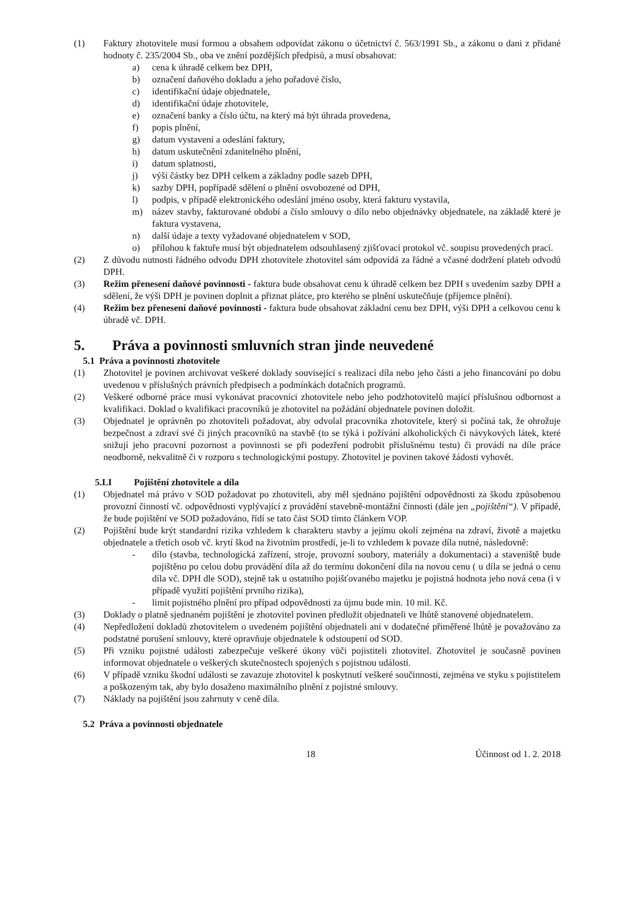(1) Faktury zhotovitele musí formou a obsahem odpovídat zákonu o účetnictví č. 563/1991 Sb., a zákonu o dani z přidané hodnoty č. 235/2004 Sb., oba ve znění pozdějších předpisů, a musí obsahovat:
a) cena k úhradě celkem bez DPH,
b) označení daňového dokladu a jeho pořadové číslo,
c) identifikační údaje objednatele,
d) identifikační údaje zhotovitele,
e) označení banky a číslo účtu, na který má být úhrada provedena,
f) popis plnění,
g) datum vystavení a odeslání faktury,
h) datum uskutečnění zdanitelného plnění,
i) datum splatnosti,
j) výši částky bez DPH celkem a základny podle sazeb DPH,
k) sazby DPH, popřípadě sdělení o plnění osvobozené od DPH,
l) podpis, v případě elektronického odeslání jméno osoby, která fakturu vystavila,
m) název stavby, fakturované období a číslo smlouvy o dílo nebo objednávky objednatele, na základě které je faktura vystavena,
n) další údaje a texty vyžadované objednatelem v SOD,
o) přílohou k faktuře musí být objednatelem odsouhlasený zjišťovací protokol vč. soupisu provedených prací.
(2) Z důvodu nutnosti řádného odvodu DPH zhotovitele zhotovitel sám odpovídá za řádné a včasné dodržení plateb odvodů DPH.
(3) Režim přenesení daňové povinnosti - faktura bude obsahovat cenu k úhradě celkem bez DPH s uvedením sazby DPH a sdělení, že výši DPH je povinen doplnit a přiznat plátce, pro kterého se plnění uskutečňuje (příjemce plnění).
(4) Režim bez přenesení daňové povinnosti - faktura bude obsahovat základní cenu bez DPH, výši DPH a celkovou cenu k úhradě vč. DPH.
5. Práva a povinnosti smluvních stran jinde neuvedené
5.1 Práva a povinnosti zhotovitele
(1) Zhotovitel je povinen archivovat veškeré doklady související s realizací díla nebo jeho části a jeho financování po dobu uvedenou v příslušných právních předpisech a podmínkách dotačních programů.
(2) Veškeré odborné práce musí vykonávat pracovníci zhotovitele nebo jeho podzhotovitelů mající příslušnou odbornost a kvalifikaci. Doklad o kvalifikaci pracovníků je zhotovitel na požádání objednatele povinen doložit.
(3) Objednatel je oprávněn po zhotoviteli požadovat, aby odvolal pracovníka zhotovitele, který si počíná tak, že ohrožuje bezpečnost a zdraví své či jiných pracovníků na stavbě (to se týká i požívání alkoholických či návykových látek, které snižují jeho pracovní pozornost a povinnosti se při podezření podrobit příslušnému testu) či provádí na díle práce neodborně, nekvalitně či v rozporu s technologickými postupy. Zhotovitel je povinen takové žádosti vyhovět.
5.LI Pojištění zhotovitele a díla
(1) Objednatel má právo v SOD požadovat po zhotoviteli, aby měl sjednáno pojištění odpovědnosti za škodu způsobenou provozní činností vč. odpovědnosti vyplývající z provádění stavebně-montážní činnosti (dále jen „pojištění“). V případě, že bude pojištění ve SOD požadováno, řídí se tato část SOD tímto článkem VOP.
(2) Pojištění bude krýt standardní rizika vzhledem k charakteru stavby a jejímu okolí zejména na zdraví, životě a majetku objednatele a třetích osob vč. krytí škod na životním prostředí, je-li to vzhledem k povaze díla nutné, následovně:
- dílo (stavba, technologická zařízení, stroje, provozní soubory, materiály a dokumentaci) a staveniště bude pojištěno po celou dobu provádění díla až do termínu dokončení díla na novou cenu ( u díla se jedná o cenu díla vč. DPH dle SOD), stejně tak u ostatního pojišťovaného majetku je pojistná hodnota jeho nová cena (i v případě využití pojištění prvního rizika),
- limit pojistného plnění pro případ odpovědnosti za újmu bude min. 10 mil. Kč.
(3) Doklady o platně sjednaném pojištění je zhotovitel povinen předložit objednateli ve lhůtě stanovené objednatelem.
(4) Nepředložení dokladů zhotovitelem o uvedeném pojištění objednateli ani v dodatečné přiměřené lhůtě je považováno za podstatné porušení smlouvy, které opravňuje objednatele k odstoupení od SOD.
(5) Při vzniku pojistné události zabezpečuje veškeré úkony vůči pojistiteli zhotovitel. Zhotovitel je současně povinen informovat objednatele o veškerých skutečnostech spojených s pojistnou událostí.
(6) V případě vzniku škodní události se zavazuje zhotovitel k poskytnutí veškeré součinnosti, zejména ve styku s pojistitelem a poškozeným tak, aby bylo dosaženo maximálního plnění z pojistné smlouvy.
(7) Náklady na pojištění jsou zahrnuty v ceně díla.
5.2 Práva a povinnosti objednatele
18 Účinnost od 1. 2. 2018